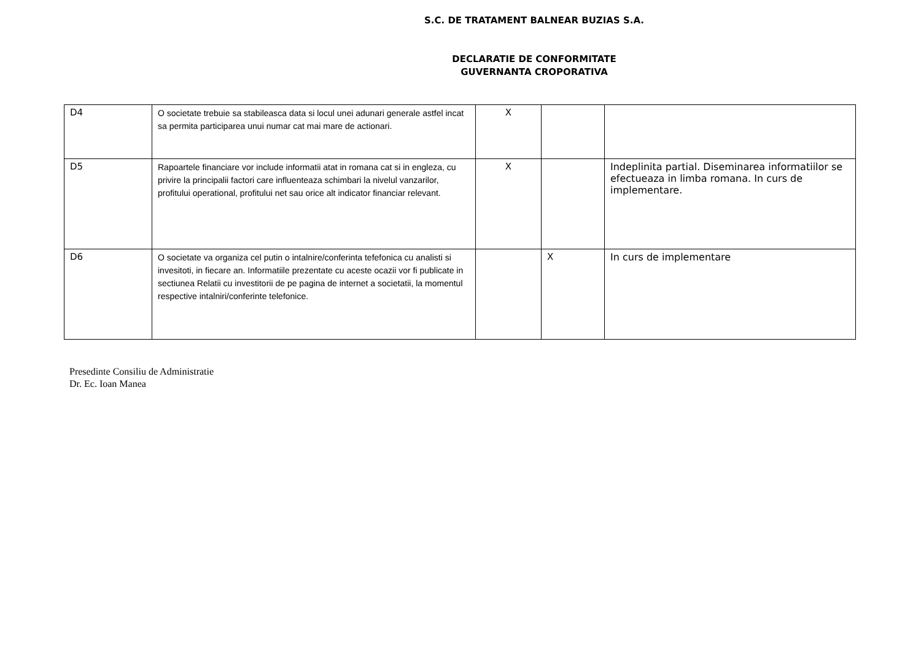S.C. DE TRATAMENT BALNEAR BUZIAS S.A.
DECLARATIE DE CONFORMITATE
GUVERNANTA CROPORATIVA
| D4 | O societate trebuie sa stabileasca data si locul unei adunari generale astfel incat sa permita participarea unui numar cat mai mare de actionari. | X | | |
| D5 | Rapoartele financiare vor include informatii atat in romana cat si in engleza, cu privire la principalii factori care influenteaza schimbari la nivelul vanzarilor, profitului operational, profitului net sau orice alt indicator financiar relevant. | X | | Indeplinita partial. Diseminarea informatiilor se efectueaza in limba romana. In curs de implementare. |
| D6 | O societate va organiza cel putin o intalnire/conferinta tefefonica cu analisti si invesitoti, in fiecare an. Informatiile prezentate cu aceste ocazii vor fi publicate in sectiunea Relatii cu investitorii de pe pagina de internet a societatii, la momentul respective intalniri/conferinte telefonice. | | X | In curs de implementare |
Presedinte Consiliu de Administratie
Dr. Ec. Ioan Manea